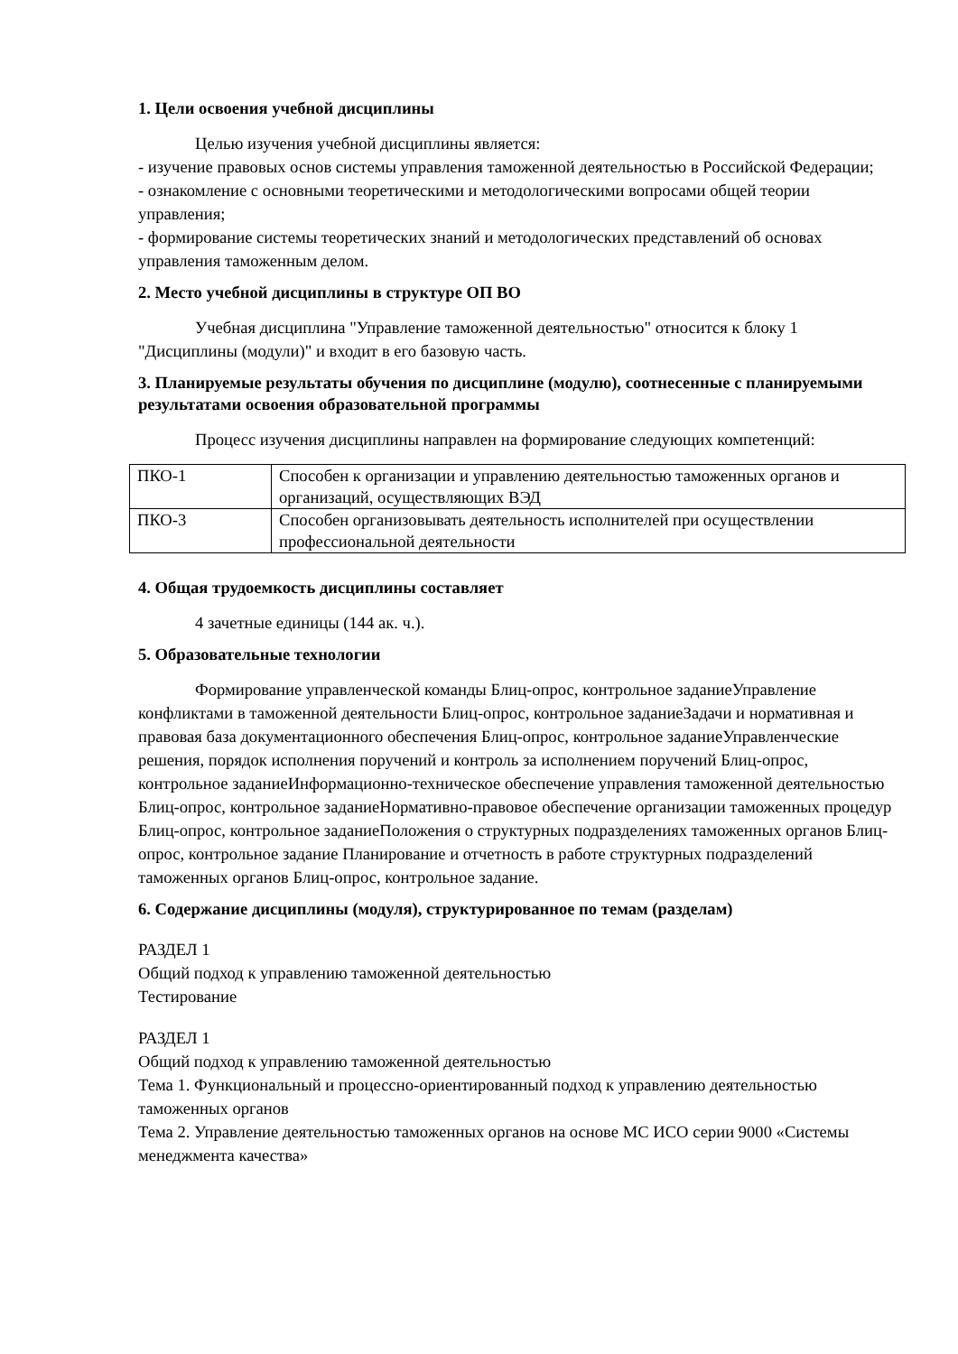1. Цели освоения учебной дисциплины
Целью изучения учебной дисциплины является:
- изучение правовых основ системы управления таможенной деятельностью в Российской Федерации;
- ознакомление с основными теоретическими и методологическими вопросами общей теории управления;
- формирование системы теоретических знаний и методологических представлений об основах управления таможенным делом.
2. Место учебной дисциплины в структуре ОП ВО
Учебная дисциплина "Управление таможенной деятельностью" относится к блоку 1 "Дисциплины (модули)" и входит в его базовую часть.
3. Планируемые результаты обучения по дисциплине (модулю), соотнесенные с планируемыми результатами освоения образовательной программы
Процесс изучения дисциплины направлен на формирование следующих компетенций:
| ПКО-1 | Способен к организации и управлению деятельностью таможенных органов и организаций, осуществляющих ВЭД |
| ПКО-3 | Способен организовывать деятельность исполнителей при осуществлении профессиональной деятельности |
4. Общая трудоемкость дисциплины составляет
4 зачетные единицы (144 ак. ч.).
5. Образовательные технологии
Формирование управленческой команды Блиц-опрос, контрольное заданиеУправление конфликтами в таможенной деятельности Блиц-опрос, контрольное заданиеЗадачи и нормативная и правовая база документационного обеспечения Блиц-опрос, контрольное заданиеУправленческие решения, порядок исполнения поручений и контроль за исполнением поручений Блиц-опрос, контрольное заданиеИнформационно-техническое обеспечение управления таможенной деятельностью Блиц-опрос, контрольное заданиеНормативно-правовое обеспечение организации таможенных процедур Блиц-опрос, контрольное заданиеПоложения о структурных подразделениях таможенных органов Блиц-опрос, контрольное задание Планирование и отчетность в работе структурных подразделений таможенных органов Блиц-опрос, контрольное задание.
6. Содержание дисциплины (модуля), структурированное по темам (разделам)
РАЗДЕЛ 1
Общий подход к управлению таможенной деятельностью
Тестирование
РАЗДЕЛ 1
Общий подход к управлению таможенной деятельностью
Тема 1. Функциональный и процессно-ориентированный подход к управлению деятельностью таможенных органов
Тема 2. Управление деятельностью таможенных органов на основе МС ИСО серии 9000 «Системы менеджмента качества»